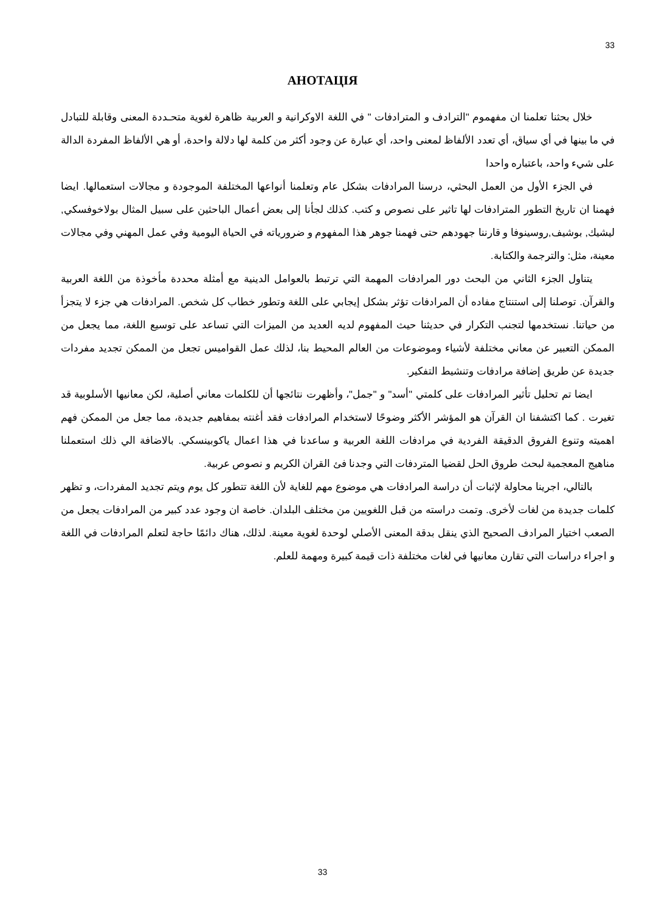33
АНОТАЦІЯ
خلال بحثنا تعلمنا ان مفهموم "الترادف و المترادفات " في اللغة الاوكرانية و العربية ظاهرة لغوية متحـددة المعنى وقابلة للتبادل في ما بينها في أي سياق، أي تعدد الألفاظ لمعنى واحد، أي عبارة عن وجود أكثر من كلمة لها دلالة واحدة، أو هي الألفاظ المفردة الدالة على شيء واحد، باعتباره واحدا
في الجزء الأول من العمل البحثي، درسنا المرادفات بشكل عام وتعلمنا أنواعها المختلفة الموجودة و مجالات استعمالها. ايضا فهمنا ان تاريخ التطور المترادفات لها تاثير على نصوص و كتب. كذلك لجأنا إلى بعض أعمال الباحثين على سبيل المثال بولاخوفسكي, ليشيك, بوشيف,روسينوفا و قارننا جهودهم حتى فهمنا جوهر هذا المفهوم و ضرورياته في الحياة اليومية وفي عمل المهني وفي مجالات معينة، مثل: والترجمة والكتابة.
يتناول الجزء الثاني من البحث دور المرادفات المهمة التي ترتبط بالعوامل الدينية مع أمثلة محددة مأخوذة من اللغة العربية والقرآن. توصلنا إلى استنتاج مفاده أن المرادفات تؤثر بشكل إيجابي على اللغة وتطور خطاب كل شخص. المرادفات هي جزء لا يتجزأ من حياتنا. نستخدمها لتجنب التكرار في حديثنا حيث المفهوم لديه العديد من الميزات التي تساعد على توسيع اللغة، مما يجعل من الممكن التعبير عن معاني مختلفة لأشياء وموضوعات من العالم المحيط بنا، لذلك عمل القواميس تجعل من الممكن تجديد مفردات جديدة عن طريق إضافة مرادفات وتنشيط التفكير.
ايضا تم تحليل تأثير المرادفات على كلمتي "أسد" و "جمل"، وأظهرت نتائجها أن للكلمات معاني أصلية، لكن معانيها الأسلوبية قد تغيرت . كما اكتشفنا ان القرآن هو المؤشر الأكثر وضوحًا لاستخدام المرادفات فقد أغنته بمفاهيم جديدة، مما جعل من الممكن فهم اهميته وتنوع الفروق الدقيقة الفردية في مرادفات اللغة العربية و ساعدنا في هذا اعمال ياكوبينسكي. بالاضافة الي ذلك استعملنا مناهيج المعجمية لبحث طروق الحل لقضيا المتردفات التي وجدنا فئ القران الكريم و نصوص عربية.
بالتالي، اجرينا محاولة لإثبات أن دراسة المرادفات هي موضوع مهم للغاية لأن اللغة تتطور كل يوم ويتم تجديد المفردات، و تظهر كلمات جديدة من لغات لأخرى. وتمت دراسته من قبل اللغويين من مختلف البلدان. خاصة ان وجود عدد كبير من المرادفات يجعل من الصعب اختيار المرادف الصحيح الذي ينقل بدقة المعنى الأصلي لوحدة لغوية معينة. لذلك، هناك دائمًا حاجة لتعلم المرادفات في اللغة و اجراء دراسات التي تقارن معانيها في لغات مختلفة ذات قيمة كبيرة ومهمة للعلم.
33